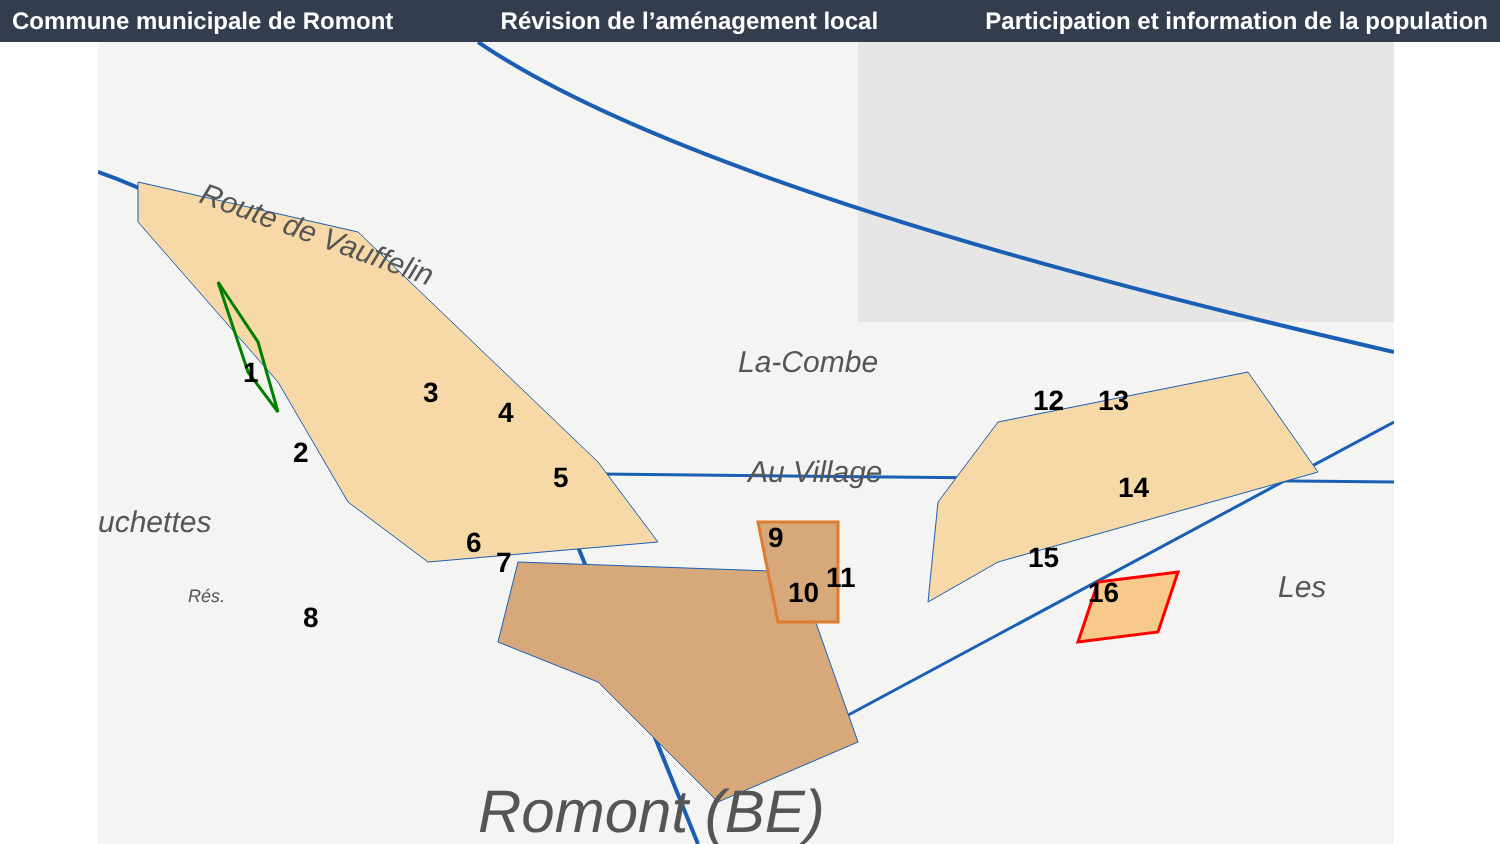Commune municipale de Romont Révision de l’aménagement local Participation et information de la population
1
2
3
4
5
6
7
8
9
10
11
12
13
14
15
16
Route de Vauffelin
La-Combe
uchettes
Romont (BE)
Les
Au Village
Rés.